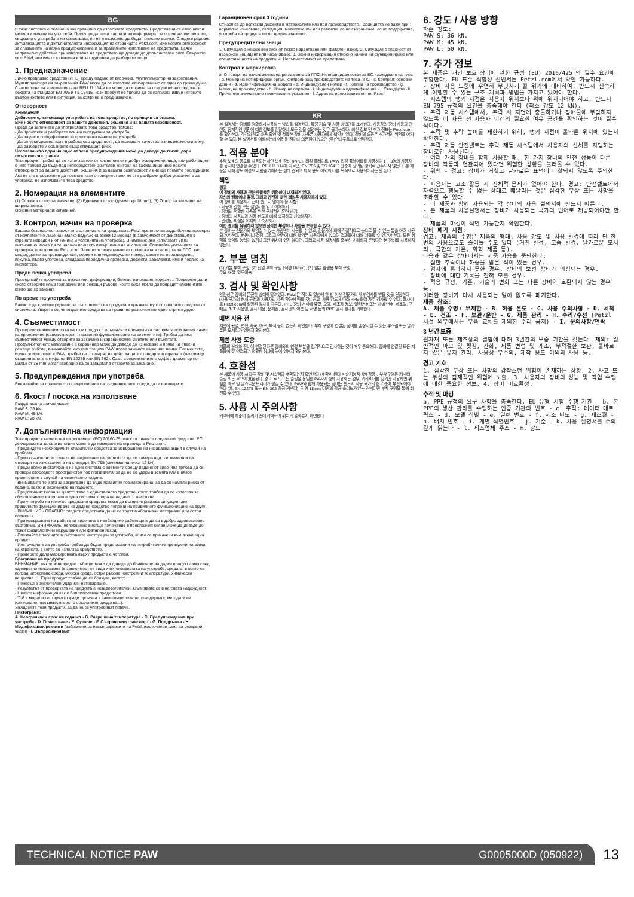BG
В тази листовка е обяснено как правилно да използвате средството. Представени са само някои методи и начини на употреба. Предупредителни надписи ви информират за потенциални рискове, свързани с употребата на средствата, но не е възможно да бъдат описани всички. Следете редовно актуализацията и допълнителната информация на страницата Petzl.com. Вие носите отговорност за спазването на всяко предупреждение и за правилното използване на средствата. Всяко неправилно действие при използване на средството ще доведе до допълнителен риск. Свържете се с Petzl, ако имате съмнения или затруднения да разберете нещо.
1. Предназначение
Лично предпазно средство (ЛПС) срещу падане от височина. Мултипликатор на закрепвания. Мултипликатора на закрепвания PAW може да се използва едновременно от един до трима души. Съответства на изискванията на RFU 11.114 и не може да се счита за осигурително средство в обхвата на стандарт EN 795 и TS 16415. Този продукт не трябва да се използва извън неговите възможностите или в ситуация, за която не е предназначен.
Отговорност
ВНИМАНИЕ
Дейностите, изискващи употребата на това средство, по принцип са опасни.
Вие носите отговорност за вашите действия, решения и за вашата безопасност.
Преди да започнете да употребявате това средство, трябва:
- Да прочетете и разберете всички инструкции за употреба.
- Да научите специфичните за средството начини на употреба.
- Да се усъвършенствате в работа със средството, да познавате качествата и възможностите му.
- Да разберете и осъзнаете съществуващия риск.
Неспазването дори на едно от тези предупреждения може да доведе до тежки, дори смъртоносни травми.
Този продукт трябва да се използва или от компетентни и добре осведомени лица, или работещият с него трябва да бъде под непосредствен зрителен контрол на такова лице. Вие носите отговорност за вашите действия, решения и за вашата безопасност и вие ще поемете последиците. Ако не сте в състояние да поемете тази отговорност или не сте разбрали добре указанията за употреба, не използвайте това средство.
2. Номерация на елементите
(1) Основен отвор за закачане, (2) Единичен отвор (диаметър 18 mm), (3) Отвор за закачане на широка лента.
Основни материали: алуминий.
3. Контрол, начин на проверка
Вашата безопасност зависи от състоянието на средствата. Petzl препоръчва задълбочена проверка от компетентно лице най-малко веднъж на всеки 12 месеца (в зависимост от действащите в страната наредби и от начина и условията на употреба). Внимание: ако използвате ЛПС интензивно, може да се наложи по-често извършване на инспекция. Спазвайте указанията за проверка, посочени на Petzl.com. Запишете резултатите от проверката в паспорта на ЛПС: тип, модел, данни за производителя, сериен или индивидуален номер; датите на производство, покупка, първа употреба, следваща периодична проверка, дефекти, забележки, име и подпис на инспектора.
Преди всяка употреба
Проверявайте продукта за пукнатини, деформации, белези, износване, корозия... Проверете дали около отворите няма грапавини или режещи ръбове, които биха могли да повредят елементите, които ще се закачат.
По време на употреба
Важно е да следите редовно за състоянието на продукта и връзката му с останалите средства от системата. Уверете се, че отделните средства са правилно разположени едно спрямо друго.
4. Съвместимост
Проверете съвместимостта на този продукт с останалите елементи от системата при вашия начин на приложение (съвместимост = правилно функциониране на елементите). Трябва да има съвместимост между отворите за закачане и карабинерите, лентите или въжетата. Продължителното използване с карабинер може да доведе до износване и поява на опасни режещи ръбове, внимавайте, ако към същото PAW после закачате въже или лента. Елементите, които се използват с PAW, трябва да отговарят на действащите стандарти в страната (например съединителите с муфа на EN 12275 или EN 362). Само съединителите с муфа с диаметър по-малък от 18 mm могат свободно да се завъртат в отворите за закачане.
5. Предупреждения при употреба
Внимавайте за правилното позициониране на съединителите, преди да ги натоварите.
6. Якост / посока на използване
Разрушаващо натоварване:
PAW S: 36 kN.
PAW M: 45 kN.
PAW L: 50 kN.
7. Допълнителна информация
Този продукт съответства на регламент (ЕС) 2016/425 относно личните предпазни средства. ЕС декларацията за съответствие можете да намерите на страницата Petzl.com.
- Предвидете необходимите спасителни средства за извършване на незабавна акция в случай на проблем.
- Препоръчително е точката на закрепване на системата да се намира над ползвателя и да отговаря на изискванията на стандарт EN 795 (минимална якост 12 kN).
- Преди всяко инсталиране на една система с елементи срещу падане от височина трябва да се провери свободното пространство под ползвателя, за да не се удари в земята или в някое препятствие в случай на евентуално падане.
- Внимавайте точката за закрепване да бъде правилно позиционирана, за да се намали риска от падане, както и височината на падането.
- Предпазният колан за цялото тяло е единственото средство, което трябва да се използва за обезопасяване на тялото в една система, спираща падане от височина.
- При употреба на няколко предпазни средства може да възникне рискова ситуация, ако правилното функциониране на дадено средство попречи на правилното функциониране на друго.
- ВНИМАНИЕ - ОПАСНО: следете средствата да не се трият в абразивни материали или остри елементи.
- При извършване на работа на височина е необходимо работещите да са в добро здравословно състояние. ВНИМАНИЕ: неподвижно висящо положение в предпазния колан може да доведе до тежки физиологични нарушения или фатален изход.
- Спазвайте описаните в листовките инструкции за употреба, които са прикачени към всеки един продукт.
- Инструкциите за употреба трябва да бъдат предоставени на потребителите преведени на езика на страната, в която се използва средството.
- Проверете дали маркировката върху продукта е четлива.
Бракуване на продукта:
ВНИМАНИЕ: някое извънредно събитие може да доведе до бракуване на даден продукт само след еднократно използване (в зависимост от вида и интензивността на употреба, средата, в която се ползва: агресивна среда, морска среда, остри ръбове, екстремни температури, химически вещества...). Един продукт трябва да се бракува, когато:
- Понесъл е значителен удар или натоварване.
- Резултатът от проверката на продукта е незадоволителен. Съмнявате се в неговата надеждност.
- Нямате информация как е бил използван преди това.
- Той е морално остарял (поради промяна в законодателството, стандартите, методите на използване, несъвместимост с останалите средства...).
Унищожете тези продукти, за да не се употребяват повече.
Пиктограми:
A. Неограничен срок на годност - B. Разрешена температура - C. Предупреждения при употреба - D. Почистване - E. Сушене - F. Съхранение/транспорт - G. Поддръжка - H. Модификации/ремонти (забранени са извън сервизите на Petzl, изключение само за резервни части) - I. Въпроси/контакт
Гаранционен срок 3 години
Отнася се до всякакви дефекти в материалите или при производството. Гаранцията не важи при: нормално износване, оксидация, модификации или ремонти, лошо съхранение, лошо поддържане, употреба на продукта не по предназначение.
Предупредителни знаци
1. Ситуация с неизбежен риск от тежко нараняване или фатален изход. 2. Ситуация с опасност от възможен инцидент или нараняване. 3. Важна информация относно начина на функциониране или спецификацията на продукта. 4. Несъвместимост на средствата.
Контрол и маркировка
a. Отговаря на изискванията на регламента за ЛПС. Нотифициран орган за ЕС изследване на типа - b. Номер на нотифициран орган, контролиращ производството на това ЛПС - c. Контрол: основни данни - d. Идентификация на модела - e. Индивидуален номер - f. Година на производство - g. Месец на производство - h. Номер на партида - i. Индивидуална идентификация - j. Стандарти - k. Прочетете внимателно техническите указания - l. Адрес на производителя - m. Якост
KR
본 설명서는 장비를 정확하게 사용하는 방법을 설명한다. 특정 기술 및 사용 방법만을 소개한다. 사용자의 장비 사용과 관련된 잠재적인 위험에 대한 정보를 전달하나 모든 것을 설명하는 것은 불가능하다. 최신 정보 및 추가 정보는 Petzl.com을 확인한다. 각각의 경고 내용 확인 및 정확한 장비 사용은 사용자에게 책임이 있다. 장비의 오용은 추가적인 위험을 야기할 수 있다. 본 설명서를 이해하는데 어려운 점이나 의문점이 있으면 (주)안나푸르나로 연락한다.
1. 적용 분야
추락 보호의 용도로 사용되는 개인 보호 장비 (PPE). 리깅 플레이트. PAW 리깅 플레이트를 사용하여 1 ~ 3명의 사용자를 동시에 연결할 수 있다. RFU 11.114에 따르면, EN 795 및 TS 16415 표준에 정의된 앵커로 간주되지 않는다. 본 제품은 자체 강도 이상으로 힘을 가해서는 절대 안되며 제작 용도 이외의 다른 목적으로 사용되어서는 안 된다.
책임
경고
이 장비의 사용과 관련된 활동은 위험성이 내재되어 있다.
자신의 행동이나 결정, 그리고 안전에 대한 책임은 사용자에게 있다.
이 장비를 사용하기 전에, 반드시 알아야 할 사항:
- 사용에 관한 모든 설명서를 읽고 이해하기.
- 장비의 적합한 사용을 위한 구체적인 훈련 받기.
- 장비의 사용법과 사용 한도에 대해 숙지하고 친숙해지기.
- 관련된 위험을 이해하고 숙지하기.
이런 경고를 유념하지 않으면 심각한 부상이나 사망을 초래할 수 있다.
본 장비는 전문가와 책임질 수 있는 사람만이 사용할 수 있고, 전문가에 의해 직접적으로 눈으로 볼 수 있는 통솔 아래 사용되어야 한다. 행동이나 결정, 그리고 안전에 대한 책임은 사용자에게 있으며 결과물에 대해 예측할 수 있어야 한다. 모든 위험을 책임질 능력이 없거나 그런 위치에 있지 않다면, 그리고 사용 설명서를 충분히 이해하지 못했다면 본 장비를 사용하지 않는다.
2. 부분 명칭
(1) 기본 부착 구멍, (2) 단일 부착 구멍 (직경 18mm), (3) 넓은 슬링용 부착 구멍.
주요 재질: 알루미늄.
3. 검사 및 확인사항
안전성은 장비의 온전한 상태에 달려있다. Petzl은 적어도 일년에 한 번 이상 전문가의 세부 검사를 받을 것을 권장한다 (사용 국가의 현재 규정과 사용자의 사용 환경에 따를 것). 경고: 사용 강도에 따라 PPE를 더 자주 검사할 수 있다. 웹사이트 Petzl.com에 설명된 절차를 따른다. PPE 장비 서식에 유형, 모델, 제조자 정보, 일련번호 또는 개별 번호, 제조일, 구매일, 최초 사용일, 검사 내용, 문제점, 검사관의 이름 및 서명 등의 PPE 검사 결과를 기록한다.
매번 사용 전
제품에 균열, 변형, 자국, 마모, 부식 등이 없는지 확인한다. 부착 구멍에 연결된 장비를 손상시킬 수 있는 부스럼 또는 날카로운 모서리가 없는지 확인한다.
제품 사용 도중
제품의 상태와 장비에 연결된 다른 장비와의 연결 부분을 정기적으로 검사하는 것이 매우 중요하다. 장비에 연결된 모든 제품들이 잘 연결되어 정확한 위치에 놓여 있는지 확인한다.
4. 호환성
본 제품이 사용 시 다른 장비 및 시스템과 호환되는지 확인한다 (호환이 된다 = 순기능적 상호작용). 부착 구멍은 커넥터, 슬링 또는 로프와 호환된다. 경고: 로프 또는 슬링을 동일한 PAW와 함께 사용하는 경우, 카라비너를 장기간 사용하면 위험한 마모 및 날카로운 모서리가 생길 수 있다. PAW와 함께 사용되는 장비는 반드시 사용 국가의 현 기준에 부합되어야 한다 (예: EN 12275 또는 EN 362 잠금 커넥터). 직경 18mm 미만의 잠금 슬리브가 있는 커넥터만 부착 구멍을 통해 회전할 수 있다.
5. 사용 시 주의사항
커넥터에 하중이 실리기 전에 커넥터의 위치가 올바른지 확인한다.
6. 강도 / 사용 방향
파손 강도:
PAW S: 36 kN.
PAW M: 45 kN.
PAW L: 50 kN.
7. 추가 정보
본 제품은 개인 보호 장비에 관한 규정 (EU) 2016/425 의 필수 요건에 부합한다. EU 표준 적합성 선언서는 Petzl.com에서 확인 가능하다.
- 장비 사용 도중에 우연히 부딪치게 될 위기에 대비하여, 반드시 신속하게 이행할 수 있는 구조 계획과 방법을 가지고 있어야 한다.
- 시스템의 앵커 지점은 사용자 위치보다 위에 위치되어야 하고, 반드시 EN 795 규정의 요건을 충족해야 한다 (최소 강도 12 kN).
- 추락 제동 시스템에서, 추락 시 지면에 충돌하거나 장애물에 부딪히지 않도록 매 사용 전 사용자 아래의 필요한 여유 공간을 확인하는 것이 필수적이다.
- 추락 및 추락 높이를 제한하기 위해, 앵커 지점이 올바른 위치에 있는지 확인한다.
- 추락 제동 안전벨트는 추락 제동 시스템에서 사용자의 신체를 지탱하는 장비로만 사용된다.
- 여러 개의 장비를 함께 사용할 때, 한 가지 장비의 안전 성능이 다른 장비의 작동과 연관되어 있다면 위험한 상황을 불러올 수 있다.
- 위험 - 경고: 장비가 거칠고 날카로운 표면에 마찰되지 않도록 주의한다.
- 사용자는 고소 활동 시 신체적 문제가 없어야 한다. 경고: 안전벨트에서 자력으로 행동할 수 없는 상태로 매달리는 것은 심각한 부상 또는 사망을 초래할 수 있다.
- 이 제품과 함께 사용되는 각 장비의 사용 설명서에 반드시 따른다.
- 본 제품의 사용설명서는 장비가 사용되는 국가의 언어로 제공되어야만 한다.
- 제품의 마킹이 식별 가능한지 확인한다.
장비 폐기 시점:
경고: 제품의 수명은 제품의 형태, 사용 강도 및 사용 환경에 따라 단 한번의 사용으로도 줄어들 수도 있다 (거친 환경, 고습 환경, 날카로운 모서리, 극한의 기온, 화학 제품 등).
다음과 같은 상태에서는 제품 사용을 중단한다:
- 심한 추락이나 하중을 받은 적이 있는 경우.
- 검사에 통과하지 못한 경우. 장비의 보전 상태가 의심되는 경우.
- 장비에 대한 기록을 전혀 모를 경우.
- 적용 규정, 기준, 기술의 변화 또는 다른 장비와 호환되지 않는 경우 등.
이러한 장비가 다시 사용되는 일이 없도록 폐기한다.
제품 참조:
A. 제품 수명: 무제한 - B. 허용 온도 - C. 사용 주의사항 - D. 세척 - E. 건조 - F. 보관/운반 - G. 제품 관리 - H. 수리/수선 (Petzl 시설 외부에서는 부품 교체를 제외한 수리 금지) - I. 문의사항/연락
3 년간 보증
원자재 또는 제조상의 결함에 대해 3년간의 보증 기간을 갖는다. 제외: 일반적인 마모 및 찢김, 산화, 제품 변형 및 개조, 부적절한 보관, 올바르지 않은 유지 관리, 사용상 부주의, 제작 용도 이외의 사용 등.
경고 기호
1. 심각한 부상 또는 사망의 갑작스런 위험이 존재하는 상황. 2. 사고 또는 부상의 잠재적인 위험에 노출. 3. 사용자의 장비의 성능 및 작업 수행에 대한 중요한 정보. 4. 장비 비호환성.
추적 및 마킹
a. PPE 규정의 요구 사항을 충족한다. EU 유형 시험 수행 기관 - b. 본 PPE의 생산 관리를 수행하는 인증 기관의 번호 - c. 추적: 데이터 매트릭스 - d. 모델 식별 - e. 일련 번호 - f. 제조 년도 - g. 제조월 - h. 배치 번호 - i. 개별 식별번호 - j. 기준 - k. 사용 설명서를 주의 깊게 읽는다 - l. 제조업체 주소 - m. 강도
TECHNICAL NOTICE PAW G0005000D (050922)
13